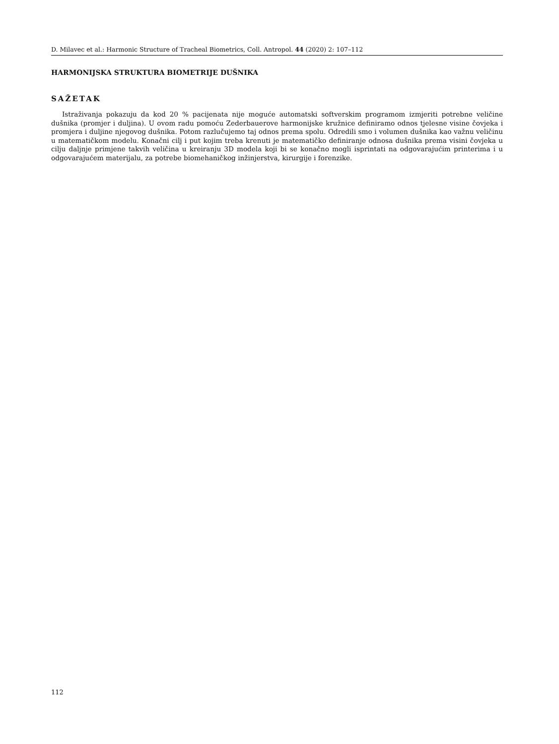D. Milavec et al.: Harmonic Structure of Tracheal Biometrics, Coll. Antropol. 44 (2020) 2: 107–112
HARMONIJSKA STRUKTURA BIOMETRIJE DUŠNIKA
SAŽETAK
Istraživanja pokazuju da kod 20 % pacijenata nije moguće automatski softverskim programom izmjeriti potrebne veličine dušnika (promjer i duljina). U ovom radu pomoću Zederbauerove harmonijske kružnice definiramo odnos tjelesne visine čovjeka i promjera i duljine njegovog dušnika. Potom razlučujemo taj odnos prema spolu. Odredili smo i volumen dušnika kao važnu veličinu u matematičkom modelu. Konačni cilj i put kojim treba krenuti je matematičko definiranje odnosa dušnika prema visini čovjeka u cilju daljnje primjene takvih veličina u kreiranju 3D modela koji bi se konačno mogli isprintati na odgovarajućim printerima i u odgovarajućem materijalu, za potrebe biomehaničkog inžinjerstva, kirurgije i forenzike.
112